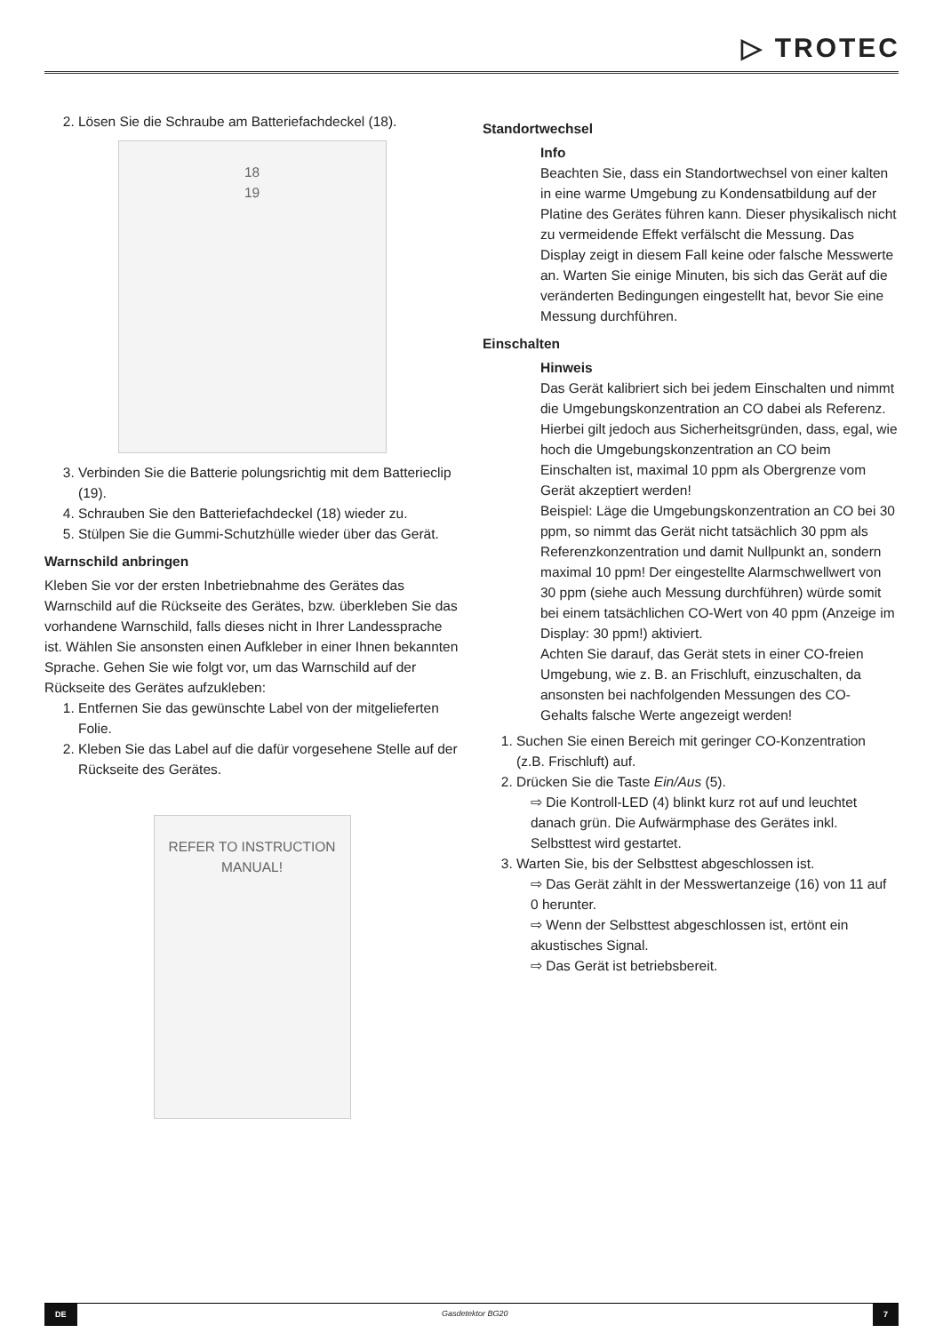▷ TROTEC
2. Lösen Sie die Schraube am Batteriefachdeckel (18).
18
19
3. Verbinden Sie die Batterie polungsrichtig mit dem Batterieclip (19).
4. Schrauben Sie den Batteriefachdeckel (18) wieder zu.
5. Stülpen Sie die Gummi-Schutzhülle wieder über das Gerät.
Warnschild anbringen
Kleben Sie vor der ersten Inbetriebnahme des Gerätes das Warnschild auf die Rückseite des Gerätes, bzw. überkleben Sie das vorhandene Warnschild, falls dieses nicht in Ihrer Landessprache ist. Wählen Sie ansonsten einen Aufkleber in einer Ihnen bekannten Sprache. Gehen Sie wie folgt vor, um das Warnschild auf der Rückseite des Gerätes aufzukleben:
1. Entfernen Sie das gewünschte Label von der mitgelieferten Folie.
2. Kleben Sie das Label auf die dafür vorgesehene Stelle auf der Rückseite des Gerätes.
REFER TO INSTRUCTION MANUAL!
Standortwechsel
Info
Beachten Sie, dass ein Standortwechsel von einer kalten in eine warme Umgebung zu Kondensatbildung auf der Platine des Gerätes führen kann. Dieser physikalisch nicht zu vermeidende Effekt verfälscht die Messung. Das Display zeigt in diesem Fall keine oder falsche Messwerte an. Warten Sie einige Minuten, bis sich das Gerät auf die veränderten Bedingungen eingestellt hat, bevor Sie eine Messung durchführen.
Einschalten
Hinweis
Das Gerät kalibriert sich bei jedem Einschalten und nimmt die Umgebungskonzentration an CO dabei als Referenz. Hierbei gilt jedoch aus Sicherheitsgründen, dass, egal, wie hoch die Umgebungskonzentration an CO beim Einschalten ist, maximal 10 ppm als Obergrenze vom Gerät akzeptiert werden!
Beispiel: Läge die Umgebungskonzentration an CO bei 30 ppm, so nimmt das Gerät nicht tatsächlich 30 ppm als Referenzkonzentration und damit Nullpunkt an, sondern maximal 10 ppm! Der eingestellte Alarmschwellwert von 30 ppm (siehe auch Messung durchführen) würde somit bei einem tatsächlichen CO-Wert von 40 ppm (Anzeige im Display: 30 ppm!) aktiviert.
Achten Sie darauf, das Gerät stets in einer CO-freien Umgebung, wie z. B. an Frischluft, einzuschalten, da ansonsten bei nachfolgenden Messungen des CO-Gehalts falsche Werte angezeigt werden!
1. Suchen Sie einen Bereich mit geringer CO-Konzentration (z.B. Frischluft) auf.
2. Drücken Sie die Taste Ein/Aus (5).
⇨ Die Kontroll-LED (4) blinkt kurz rot auf und leuchtet danach grün. Die Aufwärmphase des Gerätes inkl. Selbsttest wird gestartet.
3. Warten Sie, bis der Selbsttest abgeschlossen ist.
⇨ Das Gerät zählt in der Messwertanzeige (16) von 11 auf 0 herunter.
⇨ Wenn der Selbsttest abgeschlossen ist, ertönt ein akustisches Signal.
⇨ Das Gerät ist betriebsbereit.
DE Gasdetektor BG20 7